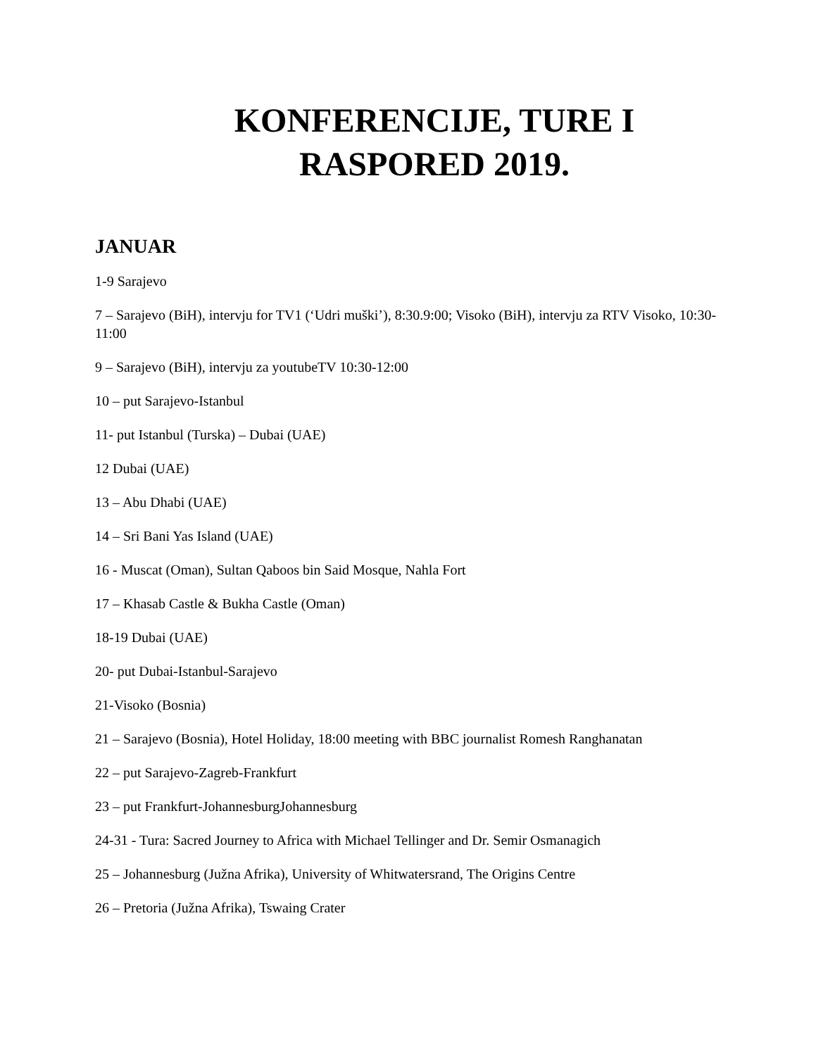KONFERENCIJE, TURE I
RASPORED 2019.
JANUAR
1-9 Sarajevo
7 – Sarajevo (BiH), intervju for TV1 (‘Udri muški’), 8:30.9:00; Visoko (BiH), intervju za RTV Visoko, 10:30-11:00
9 – Sarajevo (BiH), intervju za youtubeTV 10:30-12:00
10 – put Sarajevo-Istanbul
11- put Istanbul (Turska) – Dubai (UAE)
12 Dubai (UAE)
13 – Abu Dhabi (UAE)
14 – Sri Bani Yas Island (UAE)
16 - Muscat (Oman), Sultan Qaboos bin Said Mosque, Nahla Fort
17 – Khasab Castle & Bukha Castle (Oman)
18-19 Dubai (UAE)
20- put Dubai-Istanbul-Sarajevo
21-Visoko (Bosnia)
21 – Sarajevo (Bosnia), Hotel Holiday, 18:00 meeting with BBC journalist Romesh Ranghanatan
22 – put Sarajevo-Zagreb-Frankfurt
23 – put Frankfurt-JohannesburgJohannesburg
24-31 - Tura: Sacred Journey to Africa with Michael Tellinger and Dr. Semir Osmanagich
25 – Johannesburg (Južna Afrika), University of Whitwatersrand, The Origins Centre
26 – Pretoria (Južna Afrika), Tswaing Crater